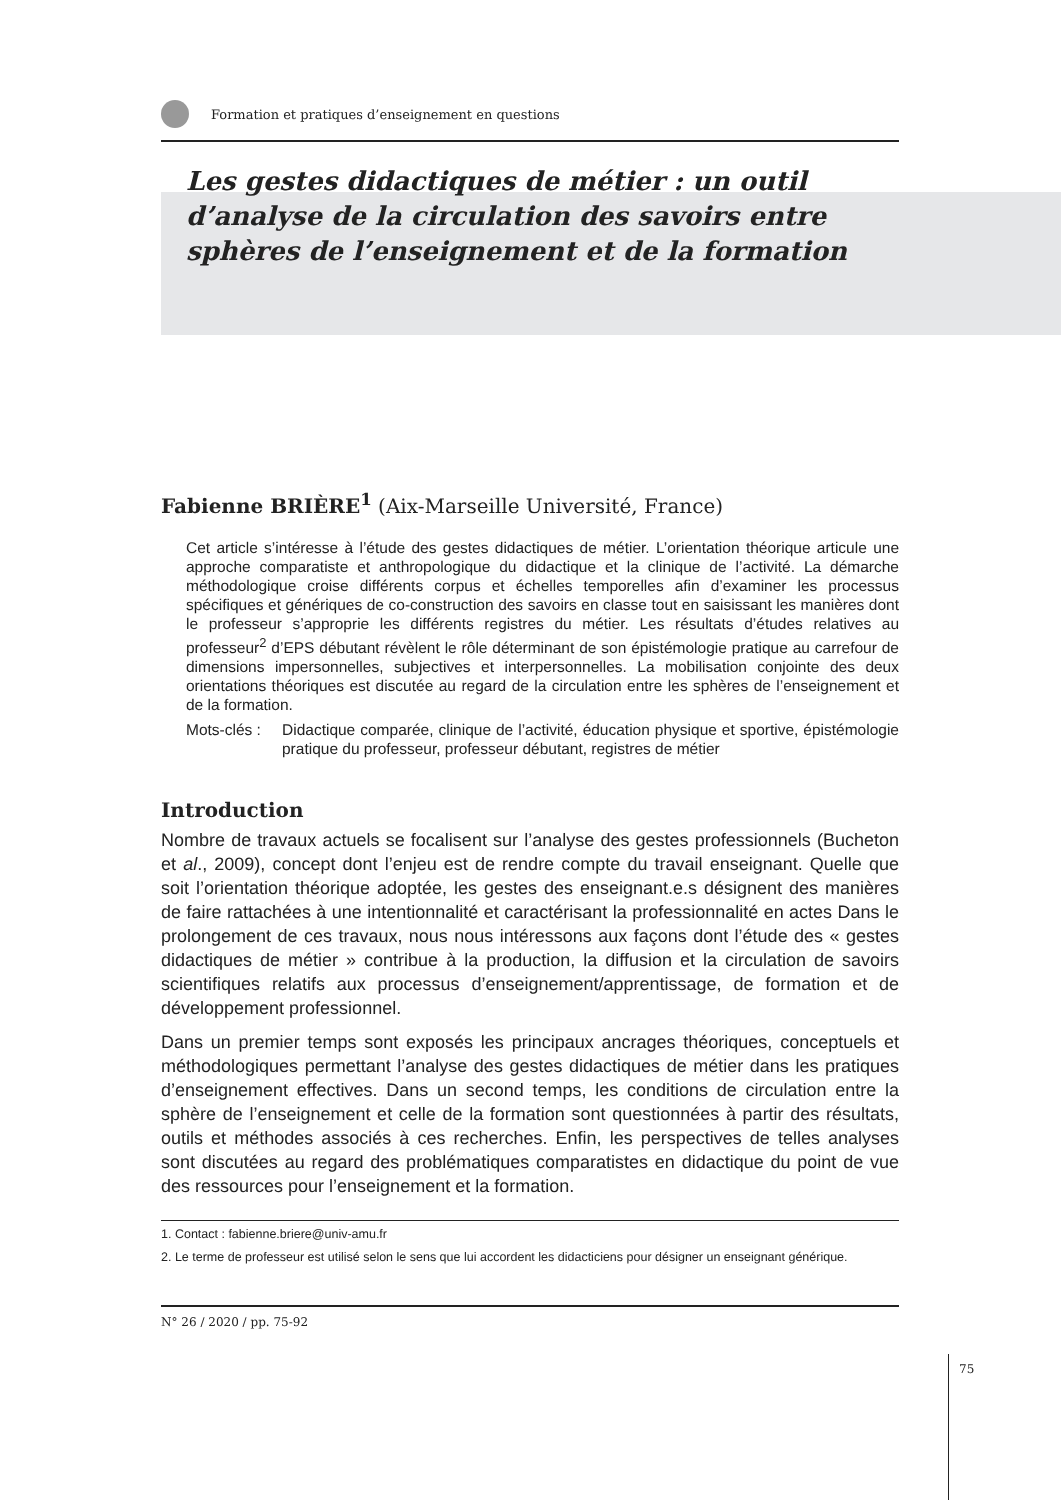Formation et pratiques d’enseignement en questions
Les gestes didactiques de métier : un outil d’analyse de la circulation des savoirs entre sphères de l’enseignement et de la formation
Fabienne BRIÈRE<sup>1</sup> (Aix-Marseille Université, France)
Cet article s’intéresse à l’étude des gestes didactiques de métier. L’orientation théorique articule une approche comparatiste et anthropologique du didactique et la clinique de l’activité. La démarche méthodologique croise différents corpus et échelles temporelles afin d’examiner les processus spécifiques et génériques de co-construction des savoirs en classe tout en saisissant les manières dont le professeur s’approprie les différents registres du métier. Les résultats d’études relatives au professeur<sup>2</sup> d’EPS débutant révèlent le rôle déterminant de son épistémologie pratique au carrefour de dimensions impersonnelles, subjectives et interpersonnelles. La mobilisation conjointe des deux orientations théoriques est discutée au regard de la circulation entre les sphères de l’enseignement et de la formation.
Mots-clés : Didactique comparée, clinique de l’activité, éducation physique et sportive, épistémologie pratique du professeur, professeur débutant, registres de métier
Introduction
Nombre de travaux actuels se focalisent sur l’analyse des gestes professionnels (Bucheton et al., 2009), concept dont l’enjeu est de rendre compte du travail enseignant. Quelle que soit l’orientation théorique adoptée, les gestes des enseignant.e.s désignent des manières de faire rattachées à une intentionnalité et caractérisant la professionnalité en actes Dans le prolongement de ces travaux, nous nous intéressons aux façons dont l’étude des « gestes didactiques de métier » contribue à la production, la diffusion et la circulation de savoirs scientifiques relatifs aux processus d’enseignement/apprentissage, de formation et de développement professionnel.
Dans un premier temps sont exposés les principaux ancrages théoriques, conceptuels et méthodologiques permettant l’analyse des gestes didactiques de métier dans les pratiques d’enseignement effectives. Dans un second temps, les conditions de circulation entre la sphère de l’enseignement et celle de la formation sont questionnées à partir des résultats, outils et méthodes associés à ces recherches. Enfin, les perspectives de telles analyses sont discutées au regard des problématiques comparatistes en didactique du point de vue des ressources pour l’enseignement et la formation.
1. Contact : fabienne.briere@univ-amu.fr
2. Le terme de professeur est utilisé selon le sens que lui accordent les didacticiens pour désigner un enseignant générique.
N° 26 / 2020 / pp. 75-92
75